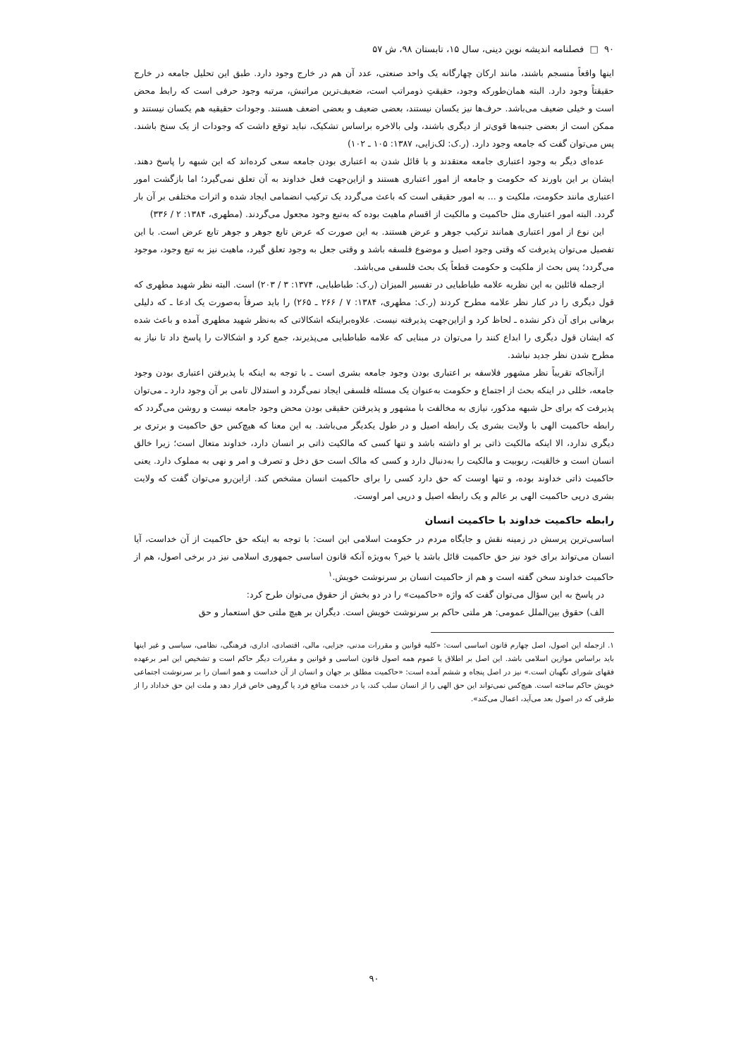۹۰ □ فصلنامه اندیشه نوین دینی، سال ۱۵، تابستان ۹۸، ش ۵۷
اینها واقعاً منسجم باشند، مانند ارکان چهارگانه یک واحد صنعتی، عدد آن هم در خارج وجود دارد. طبق این تحلیل جامعه در خارج حقیقتاً وجود دارد. البته همان‌طورکه وجود، حقیقتِ ذومراتب است، ضعیف‌ترین مراتبش، مرتبه وجود حرفی است که رابط محض است و خیلی ضعیف می‌باشد. حرف‌ها نیز یکسان نیستند، بعضی ضعیف و بعضی اضعف هستند. وجودات حقیقیه هم یکسان نیستند و ممکن است از بعضی جنبه‌ها قوی‌تر از دیگری باشند، ولی بالاخره براساس تشکیک، نباید توقع داشت که وجودات از یک سنخ باشند. پس می‌توان گفت که جامعه وجود دارد. (ر.ک: لک‌زایی، ۱۳۸۷: ۱۰۵ ـ ۱۰۲)
عده‌ای دیگر به وجود اعتباری جامعه معتقدند و با قائل شدن به اعتباری بودن جامعه سعی کرده‌اند که این شبهه را پاسخ دهند. ایشان بر این باورند که حکومت و جامعه از امور اعتباری هستند و ازاین‌جهت فعل خداوند به آن تعلق نمی‌گیرد؛ اما بازگشت امور اعتباری مانند حکومت، ملکیت و ... به امور حقیقی است که باعث می‌گردد یک ترکیب انضمامی ایجاد شده و اثرات مختلفی بر آن بار گردد. البته امور اعتباری مثل حاکمیت و مالکیت از اقسام ماهیت بوده که به‌تبع وجود مجعول می‌گردند. (مطهری، ۱۳۸۴: ۲ / ۳۳۶)
این نوع از امور اعتباری همانند ترکیب جوهر و عرض هستند. به این صورت که عرض تابع جوهر و جوهر تابع عرض است. با این تفصیل می‌توان پذیرفت که وقتی وجود اصیل و موضوع فلسفه باشد و وقتی جعل به وجود تعلق گیرد، ماهیت نیز به تبع وجود، موجود می‌گردد؛ پس بحث از ملکیت و حکومت قطعاً یک بحث فلسفی می‌باشد.
ازجمله قائلین به این نظریه علامه طباطبایی در تفسیر المیزان (ر.ک: طباطبایی، ۱۳۷۴: ۳ / ۲۰۳) است. البته نظر شهید مطهری که قول دیگری را در کنار نظر علامه مطرح کردند (ر.ک: مطهری، ۱۳۸۴: ۷ / ۲۶۶ ـ ۲۶۵) را باید صرفاً به‌صورت یک ادعا ـ که دلیلی برهانی برای آن ذکر نشده ـ لحاظ کرد و ازاین‌جهت پذیرفته نیست. علاوه‌براینکه اشکالاتی که به‌نظر شهید مطهری آمده و باعث شده که ایشان قول دیگری را ابداع کنند را می‌توان در مبنایی که علامه طباطبایی می‌پذیرند، جمع کرد و اشکالات را پاسخ داد تا نیاز به مطرح شدن نظر جدید نباشد.
ازآنجاکه تقریباً نظر مشهور فلاسفه بر اعتباری بودن وجود جامعه بشری است ـ با توجه به اینکه با پذیرفتن اعتباری بودن وجود جامعه، خللی در اینکه بحث از اجتماع و حکومت به‌عنوان یک مسئله فلسفی ایجاد نمی‌گردد و استدلال تامی بر آن وجود دارد ـ می‌توان پذیرفت که برای حل شبهه مذکور، نیازی به مخالفت با مشهور و پذیرفتن حقیقی بودن محض وجود جامعه نیست و روشن می‌گردد که رابطه حاکمیت الهی با ولایت بشری یک رابطه اصیل و در طول یکدیگر می‌باشد. به این معنا که هیچ‌کس حق حاکمیت و برتری بر دیگری ندارد، الا اینکه مالکیت ذاتی بر او داشته باشد و تنها کسی که مالکیت ذاتی بر انسان دارد، خداوند متعال است؛ زیرا خالق انسان است و خالقیت، ربوبیت و مالکیت را به‌دنبال دارد و کسی که مالک است حق دخل و تصرف و امر و نهی به مملوک دارد. یعنی حاکمیت ذاتی خداوند بوده، و تنها اوست که حق دارد کسی را برای حاکمیت انسان مشخص کند. ازاین‌رو می‌توان گفت که ولایت بشری درپی حاکمیت الهی بر عالم و یک رابطه اصیل و درپی امر اوست.
رابطه حاکمیت خداوند با حاکمیت انسان
اساسی‌ترین پرسش در زمینه نقش و جایگاه مردم در حکومت اسلامی این است: با توجه به اینکه حق حاکمیت از آن خداست، آیا انسان می‌تواند برای خود نیز حق حاکمیت قائل باشد یا خیر؟ به‌ویژه آنکه قانون اساسی جمهوری اسلامی نیز در برخی اصول، هم از حاکمیت خداوند سخن گفته است و هم از حاکمیت انسان بر سرنوشت خویش.<sup>۱</sup>
در پاسخ به این سؤال می‌توان گفت که واژه «حاکمیت» را در دو بخش از حقوق می‌توان طرح کرد:
الف) حقوق بین‌الملل عمومی: هر ملتی حاکم بر سرنوشت خویش است. دیگران بر هیچ ملتی حق استعمار و حق
۱. ازجمله این اصول، اصل چهارم قانون اساسی است: «کلیه قوانین و مقررات مدنی، جزایی، مالی، اقتصادی، اداری، فرهنگی، نظامی، سیاسی و غیر اینها باید براساس موازین اسلامی باشد. این اصل بر اطلاق یا عموم همه اصول قانون اساسی و قوانین و مقررات دیگر حاکم است و تشخیص این امر برعهده فقهای شورای نگهبان است.» نیز در اصل پنجاه و ششم آمده است: «حاکمیت مطلق بر جهان و انسان از آن خداست و همو انسان را بر سرنوشت اجتماعی خویش حاکم ساخته است. هیچ‌کس نمی‌تواند این حق الهی را از انسان سلب کند، یا در خدمت منافع فرد یا گروهی خاص قرار دهد و ملت این حق خداداد را از طرقی که در اصول بعد می‌آید، اعمال می‌کند».
۹۰